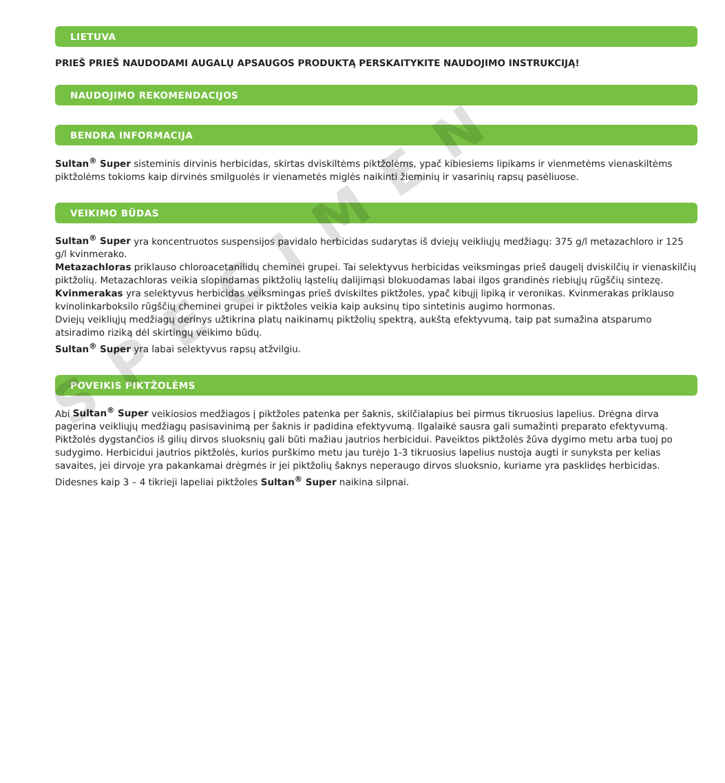LIETUVA
PRIEŠ PRIEŠ NAUDODAMI AUGALŲ APSAUGOS PRODUKTĄ PERSKAITYKITE NAUDOJIMO INSTRUKCIJĄ!
NAUDOJIMO REKOMENDACIJOS
BENDRA INFORMACIJA
Sultan<sup>®</sup> Super sisteminis dirvinis herbicidas, skirtas dviskiltėms piktžolėms, ypač kibiesiems lipikams ir vienmetėms vienaskiltėms piktžolėms tokioms kaip dirvinės smilguolės ir vienametės miglės naikinti žieminių ir vasarinių rapsų pasėliuose.
VEIKIMO BŪDAS
Sultan<sup>®</sup> Super yra koncentruotos suspensijos pavidalo herbicidas sudarytas iš dviejų veikliųjų medžiagų: 375 g/l metazachloro ir 125 g/l kvinmerako.
Metazachloras priklauso chloroacetanilidų cheminei grupei. Tai selektyvus herbicidas veiksmingas prieš daugelį dviskilčių ir vienaskilčių piktžolių. Metazachloras veikia slopindamas piktžolių ląstelių dalijimąsi blokuodamas labai ilgos grandinės riebiųjų rūgščių sintezę.
Kvinmerakas yra selektyvus herbicidas veiksmingas prieš dviskiltes piktžoles, ypač kibųjį lipiką ir veronikas. Kvinmerakas priklauso kvinolinkarboksilo rūgščių cheminei grupei ir piktžoles veikia kaip auksinų tipo sintetinis augimo hormonas.
Dviejų veikliųjų medžiagų derinys užtikrina platų naikinamų piktžolių spektrą, aukštą efektyvumą, taip pat sumažina atsparumo atsiradimo riziką dėl skirtingų veikimo būdų.
Sultan<sup>®</sup> Super yra labai selektyvus rapsų atžvilgiu.
POVEIKIS PIKTŽOLĖMS
Abi Sultan<sup>®</sup> Super veikiosios medžiagos į piktžoles patenka per šaknis, skilčialapius bei pirmus tikruosius lapelius. Drėgna dirva pagerina veikliųjų medžiagų pasisavinimą per šaknis ir padidina efektyvumą. Ilgalaikė sausra gali sumažinti preparato efektyvumą. Piktžolės dygstančios iš gilių dirvos sluoksnių gali būti mažiau jautrios herbicidui. Paveiktos piktžolės žūva dygimo metu arba tuoj po sudygimo. Herbicidui jautrios piktžolės, kurios purškimo metu jau turėjo 1-3 tikruosius lapelius nustoja augti ir sunyksta per kelias savaites, jei dirvoje yra pakankamai drėgmės ir jei piktžolių šaknys neperaugo dirvos sluoksnio, kuriame yra pasklidęs herbicidas. Didesnes kaip 3 – 4 tikrieji lapeliai piktžoles Sultan<sup>®</sup> Super naikina silpnai.
SPECIMEN